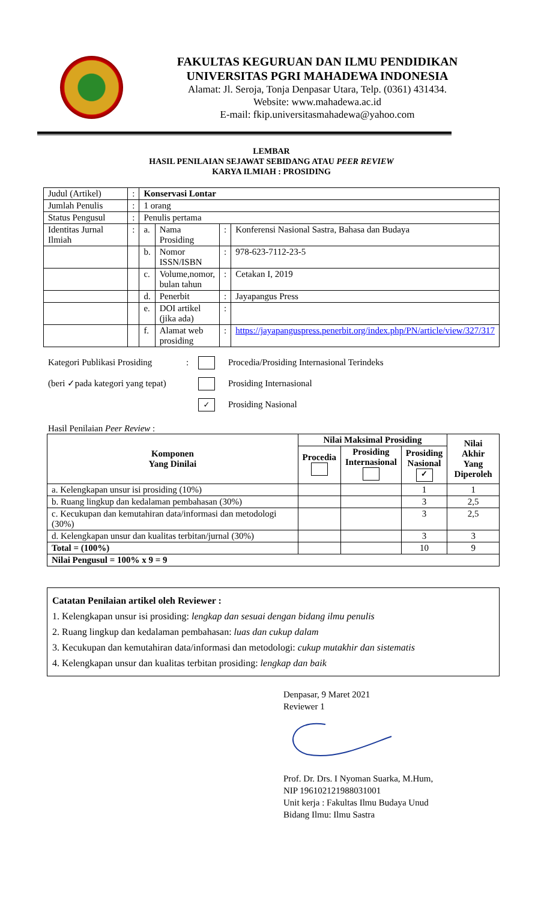FAKULTAS KEGURUAN DAN ILMU PENDIDIKAN
UNIVERSITAS PGRI MAHADEWA INDONESIA
Alamat: Jl. Seroja, Tonja Denpasar Utara, Telp. (0361) 431434.
Website: www.mahadewa.ac.id
E-mail: fkip.universitasmahadewa@yahoo.com
LEMBAR
HASIL PENILAIAN SEJAWAT SEBIDANG ATAU PEER REVIEW
KARYA ILMIAH : PROSIDING
| Judul (Artikel) | : | Konservasi Lontar | | | |
| Jumlah Penulis | : | 1 orang | | | |
| Status Pengusul | : | Penulis pertama | | | |
| Identitas Jurnal Ilmiah | : | a. | Nama Prosiding | : | Konferensi Nasional Sastra, Bahasa dan Budaya |
| | | b. | Nomor ISSN/ISBN | : | 978-623-7112-23-5 |
| | | c. | Volume,nomor, bulan tahun | : | Cetakan I, 2019 |
| | | d. | Penerbit | : | Jayapangus Press |
| | | e. | DOI artikel (jika ada) | : | |
| | | f. | Alamat web prosiding | : | https://jayapanguspress.penerbit.org/index.php/PN/article/view/327/317 |
Kategori Publikasi Prosiding
:
Procedia/Prosiding Internasional Terindeks
(beri ✓pada kategori yang tepat)
Prosiding Internasional
✓
Prosiding Nasional
Hasil Penilaian Peer Review :
| Komponen Yang Dinilai | Nilai Maksimal Prosiding | | | Nilai Akhir Yang Diperoleh |
| --- | --- | --- | --- | --- |
| | Procedia | Prosiding Internasional | Prosiding Nasional ✓ | |
| a. Kelengkapan unsur isi prosiding (10%) | | | 1 | 1 |
| b. Ruang lingkup dan kedalaman pembahasan (30%) | | | 3 | 2,5 |
| c. Kecukupan dan kemutahiran data/informasi dan metodologi (30%) | | | 3 | 2,5 |
| d. Kelengkapan unsur dan kualitas terbitan/jurnal (30%) | | | 3 | 3 |
| Total = (100%) | | | 10 | 9 |
| Nilai Pengusul = 100% x 9 = 9 | | | | |
Catatan Penilaian artikel oleh Reviewer :
1. Kelengkapan unsur isi prosiding: lengkap dan sesuai dengan bidang ilmu penulis
2. Ruang lingkup dan kedalaman pembahasan: luas dan cukup dalam
3. Kecukupan dan kemutahiran data/informasi dan metodologi: cukup mutakhir dan sistematis
4. Kelengkapan unsur dan kualitas terbitan prosiding: lengkap dan baik
Denpasar, 9 Maret 2021
Reviewer 1
Prof. Dr. Drs. I Nyoman Suarka, M.Hum,
NIP 196102121988031001
Unit kerja : Fakultas Ilmu Budaya Unud
Bidang Ilmu: Ilmu Sastra